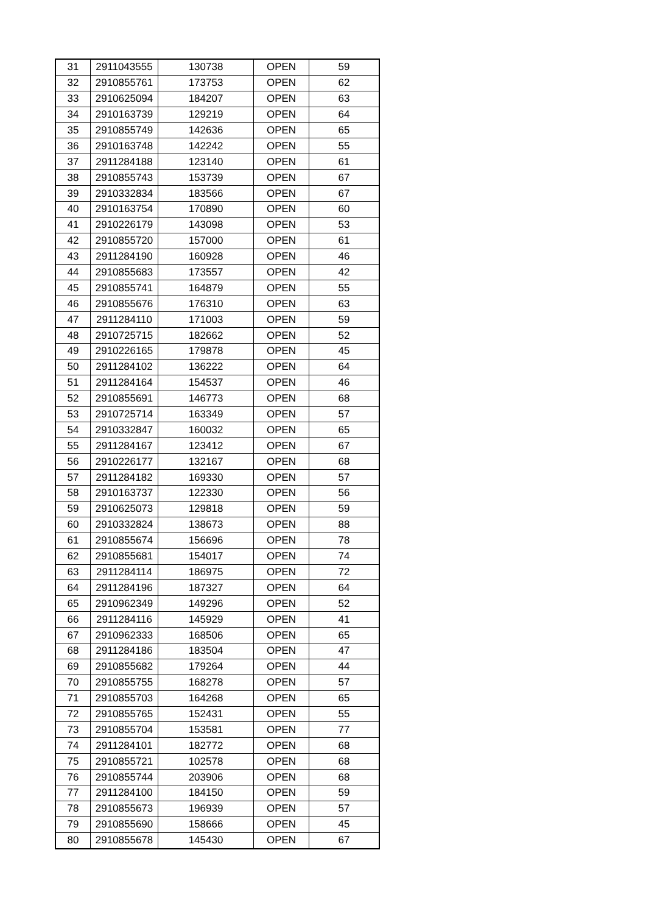| 31 | 2911043555 | 130738 | OPEN | 59 |
| 32 | 2910855761 | 173753 | OPEN | 62 |
| 33 | 2910625094 | 184207 | OPEN | 63 |
| 34 | 2910163739 | 129219 | OPEN | 64 |
| 35 | 2910855749 | 142636 | OPEN | 65 |
| 36 | 2910163748 | 142242 | OPEN | 55 |
| 37 | 2911284188 | 123140 | OPEN | 61 |
| 38 | 2910855743 | 153739 | OPEN | 67 |
| 39 | 2910332834 | 183566 | OPEN | 67 |
| 40 | 2910163754 | 170890 | OPEN | 60 |
| 41 | 2910226179 | 143098 | OPEN | 53 |
| 42 | 2910855720 | 157000 | OPEN | 61 |
| 43 | 2911284190 | 160928 | OPEN | 46 |
| 44 | 2910855683 | 173557 | OPEN | 42 |
| 45 | 2910855741 | 164879 | OPEN | 55 |
| 46 | 2910855676 | 176310 | OPEN | 63 |
| 47 | 2911284110 | 171003 | OPEN | 59 |
| 48 | 2910725715 | 182662 | OPEN | 52 |
| 49 | 2910226165 | 179878 | OPEN | 45 |
| 50 | 2911284102 | 136222 | OPEN | 64 |
| 51 | 2911284164 | 154537 | OPEN | 46 |
| 52 | 2910855691 | 146773 | OPEN | 68 |
| 53 | 2910725714 | 163349 | OPEN | 57 |
| 54 | 2910332847 | 160032 | OPEN | 65 |
| 55 | 2911284167 | 123412 | OPEN | 67 |
| 56 | 2910226177 | 132167 | OPEN | 68 |
| 57 | 2911284182 | 169330 | OPEN | 57 |
| 58 | 2910163737 | 122330 | OPEN | 56 |
| 59 | 2910625073 | 129818 | OPEN | 59 |
| 60 | 2910332824 | 138673 | OPEN | 88 |
| 61 | 2910855674 | 156696 | OPEN | 78 |
| 62 | 2910855681 | 154017 | OPEN | 74 |
| 63 | 2911284114 | 186975 | OPEN | 72 |
| 64 | 2911284196 | 187327 | OPEN | 64 |
| 65 | 2910962349 | 149296 | OPEN | 52 |
| 66 | 2911284116 | 145929 | OPEN | 41 |
| 67 | 2910962333 | 168506 | OPEN | 65 |
| 68 | 2911284186 | 183504 | OPEN | 47 |
| 69 | 2910855682 | 179264 | OPEN | 44 |
| 70 | 2910855755 | 168278 | OPEN | 57 |
| 71 | 2910855703 | 164268 | OPEN | 65 |
| 72 | 2910855765 | 152431 | OPEN | 55 |
| 73 | 2910855704 | 153581 | OPEN | 77 |
| 74 | 2911284101 | 182772 | OPEN | 68 |
| 75 | 2910855721 | 102578 | OPEN | 68 |
| 76 | 2910855744 | 203906 | OPEN | 68 |
| 77 | 2911284100 | 184150 | OPEN | 59 |
| 78 | 2910855673 | 196939 | OPEN | 57 |
| 79 | 2910855690 | 158666 | OPEN | 45 |
| 80 | 2910855678 | 145430 | OPEN | 67 |